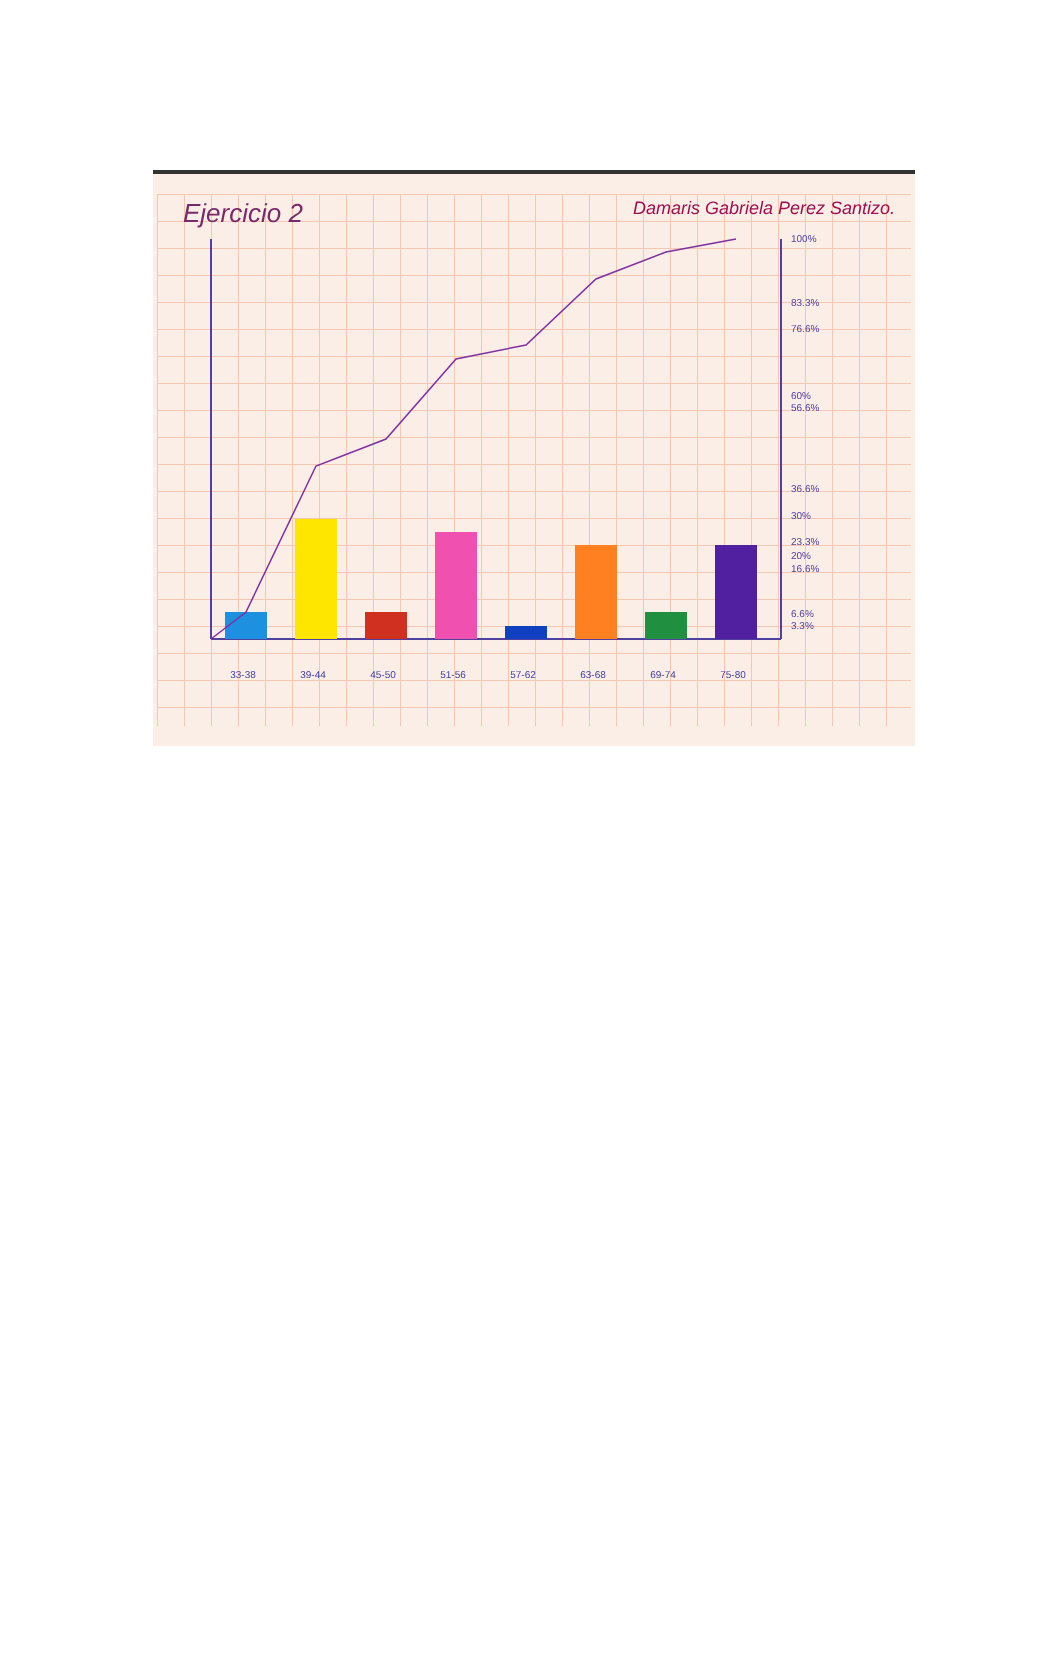Ejercicio 2 Damaris Gabriela Perez Santizo.
100%
83.3%
76.6%
60%
56.6%
36.6%
30%
23.3%
20%
16.6%
6.6%
3.3%
33-38 39-44 45-50 51-56 57-62 63-68 69-74 75-80